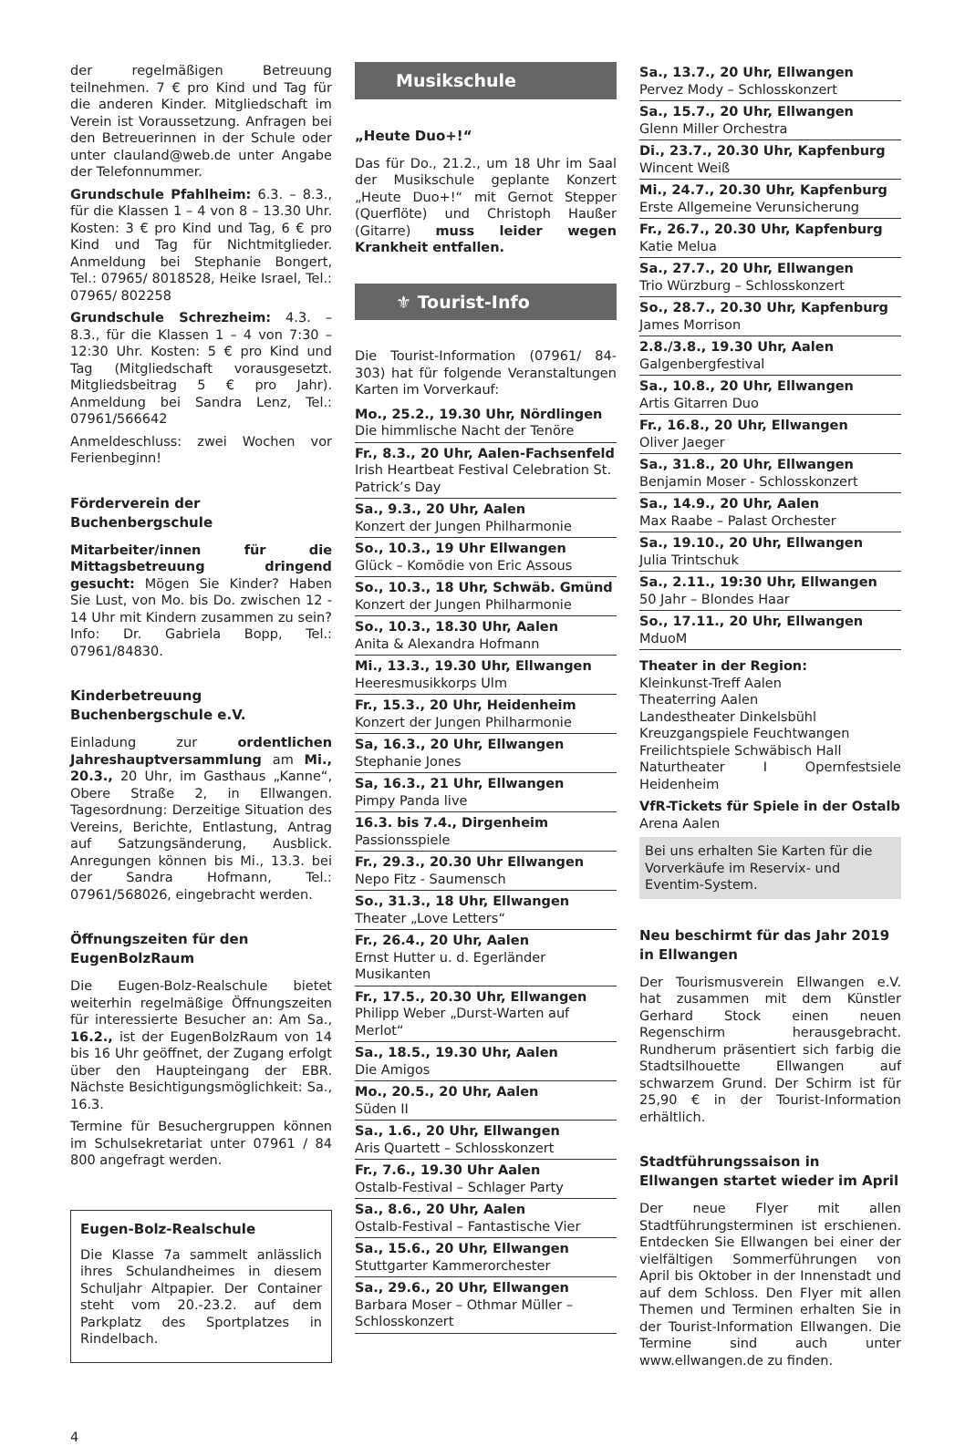der regelmäßigen Betreuung teilnehmen. 7 € pro Kind und Tag für die anderen Kinder. Mitgliedschaft im Verein ist Voraussetzung. Anfragen bei den Betreuerinnen in der Schule oder unter clauland@web.de unter Angabe der Telefonnummer.
Grundschule Pfahlheim: 6.3. – 8.3., für die Klassen 1 – 4 von 8 – 13.30 Uhr. Kosten: 3 € pro Kind und Tag, 6 € pro Kind und Tag für Nichtmitglieder. Anmeldung bei Stephanie Bongert, Tel.: 07965/ 8018528, Heike Israel, Tel.: 07965/ 802258
Grundschule Schrezheim: 4.3. – 8.3., für die Klassen 1 – 4 von 7:30 – 12:30 Uhr. Kosten: 5 € pro Kind und Tag (Mitgliedschaft vorausgesetzt. Mitgliedsbeitrag 5 € pro Jahr). Anmeldung bei Sandra Lenz, Tel.: 07961/566642
Anmeldeschluss: zwei Wochen vor Ferienbeginn!
Förderverein der Buchenbergschule
Mitarbeiter/innen für die Mittagsbetreuung dringend gesucht: Mögen Sie Kinder? Haben Sie Lust, von Mo. bis Do. zwischen 12 - 14 Uhr mit Kindern zusammen zu sein? Info: Dr. Gabriela Bopp, Tel.: 07961/84830.
Kinderbetreuung Buchenbergschule e.V.
Einladung zur ordentlichen Jahreshauptversammlung am Mi., 20.3., 20 Uhr, im Gasthaus „Kanne“, Obere Straße 2, in Ellwangen. Tagesordnung: Derzeitige Situation des Vereins, Berichte, Entlastung, Antrag auf Satzungsänderung, Ausblick. Anregungen können bis Mi., 13.3. bei der Sandra Hofmann, Tel.: 07961/568026, eingebracht werden.
Öffnungszeiten für den EugenBolzRaum
Die Eugen-Bolz-Realschule bietet weiterhin regelmäßige Öffnungszeiten für interessierte Besucher an: Am Sa., 16.2., ist der EugenBolzRaum von 14 bis 16 Uhr geöffnet, der Zugang erfolgt über den Haupteingang der EBR. Nächste Besichtigungsmöglichkeit: Sa., 16.3.
Termine für Besuchergruppen können im Schulsekretariat unter 07961 / 84 800 angefragt werden.
Eugen-Bolz-Realschule
Die Klasse 7a sammelt anlässlich ihres Schulandheimes in diesem Schuljahr Altpapier. Der Container steht vom 20.-23.2. auf dem Parkplatz des Sportplatzes in Rindelbach.
Musikschule
„Heute Duo+!“
Das für Do., 21.2., um 18 Uhr im Saal der Musikschule geplante Konzert „Heute Duo+!“ mit Gernot Stepper (Querflöte) und Christoph Haußer (Gitarre) muss leider wegen Krankheit entfallen.
⚜ Tourist-Info
Die Tourist-Information (07961/ 84-303) hat für folgende Veranstaltungen Karten im Vorverkauf:
Mo., 25.2., 19.30 Uhr, Nördlingen
Die himmlische Nacht der Tenöre
Fr., 8.3., 20 Uhr, Aalen-Fachsenfeld
Irish Heartbeat Festival Celebration St. Patrick’s Day
Sa., 9.3., 20 Uhr, Aalen
Konzert der Jungen Philharmonie
So., 10.3., 19 Uhr Ellwangen
Glück – Komödie von Eric Assous
So., 10.3., 18 Uhr, Schwäb. Gmünd
Konzert der Jungen Philharmonie
So., 10.3., 18.30 Uhr, Aalen
Anita & Alexandra Hofmann
Mi., 13.3., 19.30 Uhr, Ellwangen
Heeresmusikkorps Ulm
Fr., 15.3., 20 Uhr, Heidenheim
Konzert der Jungen Philharmonie
Sa, 16.3., 20 Uhr, Ellwangen
Stephanie Jones
Sa, 16.3., 21 Uhr, Ellwangen
Pimpy Panda live
16.3. bis 7.4., Dirgenheim
Passionsspiele
Fr., 29.3., 20.30 Uhr Ellwangen
Nepo Fitz - Saumensch
So., 31.3., 18 Uhr, Ellwangen
Theater „Love Letters“
Fr., 26.4., 20 Uhr, Aalen
Ernst Hutter u. d. Egerländer Musikanten
Fr., 17.5., 20.30 Uhr, Ellwangen
Philipp Weber „Durst-Warten auf Merlot“
Sa., 18.5., 19.30 Uhr, Aalen
Die Amigos
Mo., 20.5., 20 Uhr, Aalen
Süden II
Sa., 1.6., 20 Uhr, Ellwangen
Aris Quartett – Schlosskonzert
Fr., 7.6., 19.30 Uhr Aalen
Ostalb-Festival – Schlager Party
Sa., 8.6., 20 Uhr, Aalen
Ostalb-Festival – Fantastische Vier
Sa., 15.6., 20 Uhr, Ellwangen
Stuttgarter Kammerorchester
Sa., 29.6., 20 Uhr, Ellwangen
Barbara Moser – Othmar Müller – Schlosskonzert
Sa., 13.7., 20 Uhr, Ellwangen
Pervez Mody – Schlosskonzert
Sa., 15.7., 20 Uhr, Ellwangen
Glenn Miller Orchestra
Di., 23.7., 20.30 Uhr, Kapfenburg
Wincent Weiß
Mi., 24.7., 20.30 Uhr, Kapfenburg
Erste Allgemeine Verunsicherung
Fr., 26.7., 20.30 Uhr, Kapfenburg
Katie Melua
Sa., 27.7., 20 Uhr, Ellwangen
Trio Würzburg – Schlosskonzert
So., 28.7., 20.30 Uhr, Kapfenburg
James Morrison
2.8./3.8., 19.30 Uhr, Aalen
Galgenbergfestival
Sa., 10.8., 20 Uhr, Ellwangen
Artis Gitarren Duo
Fr., 16.8., 20 Uhr, Ellwangen
Oliver Jaeger
Sa., 31.8., 20 Uhr, Ellwangen
Benjamin Moser - Schlosskonzert
Sa., 14.9., 20 Uhr, Aalen
Max Raabe – Palast Orchester
Sa., 19.10., 20 Uhr, Ellwangen
Julia Trintschuk
Sa., 2.11., 19:30 Uhr, Ellwangen
50 Jahr – Blondes Haar
So., 17.11., 20 Uhr, Ellwangen
MduoM
Theater in der Region:
Kleinkunst-Treff Aalen
Theaterring Aalen
Landestheater Dinkelsbühl
Kreuzgangspiele Feuchtwangen
Freilichtspiele Schwäbisch Hall
Naturtheater I Opernfestsiele Heidenheim
VfR-Tickets für Spiele in der Ostalb
Arena Aalen
Bei uns erhalten Sie Karten für die Vorverkäufe im Reservix- und Eventim-System.
Neu beschirmt für das Jahr 2019 in Ellwangen
Der Tourismusverein Ellwangen e.V. hat zusammen mit dem Künstler Gerhard Stock einen neuen Regenschirm herausgebracht. Rundherum präsentiert sich farbig die Stadtsilhouette Ellwangen auf schwarzem Grund. Der Schirm ist für 25,90 € in der Tourist-Information erhältlich.
Stadtführungssaison in Ellwangen startet wieder im April
Der neue Flyer mit allen Stadtführungsterminen ist erschienen. Entdecken Sie Ellwangen bei einer der vielfältigen Sommerführungen von April bis Oktober in der Innenstadt und auf dem Schloss. Den Flyer mit allen Themen und Terminen erhalten Sie in der Tourist-Information Ellwangen. Die Termine sind auch unter www.ellwangen.de zu finden.
4